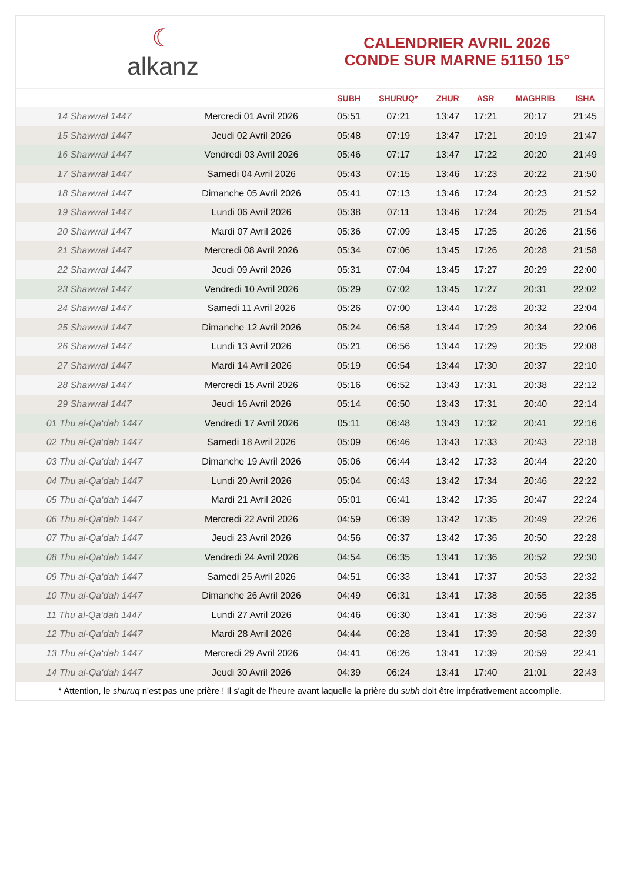☾
alkanz
CALENDRIER AVRIL 2026
CONDE SUR MARNE 51150 15°
| | | SUBH | SHURUQ* | ZHUR | ASR | MAGHRIB | ISHA |
| --- | --- | --- | --- | --- | --- | --- | --- |
| 14 Shawwal 1447 | Mercredi 01 Avril 2026 | 05:51 | 07:21 | 13:47 | 17:21 | 20:17 | 21:45 |
| 15 Shawwal 1447 | Jeudi 02 Avril 2026 | 05:48 | 07:19 | 13:47 | 17:21 | 20:19 | 21:47 |
| 16 Shawwal 1447 | Vendredi 03 Avril 2026 | 05:46 | 07:17 | 13:47 | 17:22 | 20:20 | 21:49 |
| 17 Shawwal 1447 | Samedi 04 Avril 2026 | 05:43 | 07:15 | 13:46 | 17:23 | 20:22 | 21:50 |
| 18 Shawwal 1447 | Dimanche 05 Avril 2026 | 05:41 | 07:13 | 13:46 | 17:24 | 20:23 | 21:52 |
| 19 Shawwal 1447 | Lundi 06 Avril 2026 | 05:38 | 07:11 | 13:46 | 17:24 | 20:25 | 21:54 |
| 20 Shawwal 1447 | Mardi 07 Avril 2026 | 05:36 | 07:09 | 13:45 | 17:25 | 20:26 | 21:56 |
| 21 Shawwal 1447 | Mercredi 08 Avril 2026 | 05:34 | 07:06 | 13:45 | 17:26 | 20:28 | 21:58 |
| 22 Shawwal 1447 | Jeudi 09 Avril 2026 | 05:31 | 07:04 | 13:45 | 17:27 | 20:29 | 22:00 |
| 23 Shawwal 1447 | Vendredi 10 Avril 2026 | 05:29 | 07:02 | 13:45 | 17:27 | 20:31 | 22:02 |
| 24 Shawwal 1447 | Samedi 11 Avril 2026 | 05:26 | 07:00 | 13:44 | 17:28 | 20:32 | 22:04 |
| 25 Shawwal 1447 | Dimanche 12 Avril 2026 | 05:24 | 06:58 | 13:44 | 17:29 | 20:34 | 22:06 |
| 26 Shawwal 1447 | Lundi 13 Avril 2026 | 05:21 | 06:56 | 13:44 | 17:29 | 20:35 | 22:08 |
| 27 Shawwal 1447 | Mardi 14 Avril 2026 | 05:19 | 06:54 | 13:44 | 17:30 | 20:37 | 22:10 |
| 28 Shawwal 1447 | Mercredi 15 Avril 2026 | 05:16 | 06:52 | 13:43 | 17:31 | 20:38 | 22:12 |
| 29 Shawwal 1447 | Jeudi 16 Avril 2026 | 05:14 | 06:50 | 13:43 | 17:31 | 20:40 | 22:14 |
| 01 Thu al-Qa‘dah 1447 | Vendredi 17 Avril 2026 | 05:11 | 06:48 | 13:43 | 17:32 | 20:41 | 22:16 |
| 02 Thu al-Qa‘dah 1447 | Samedi 18 Avril 2026 | 05:09 | 06:46 | 13:43 | 17:33 | 20:43 | 22:18 |
| 03 Thu al-Qa‘dah 1447 | Dimanche 19 Avril 2026 | 05:06 | 06:44 | 13:42 | 17:33 | 20:44 | 22:20 |
| 04 Thu al-Qa‘dah 1447 | Lundi 20 Avril 2026 | 05:04 | 06:43 | 13:42 | 17:34 | 20:46 | 22:22 |
| 05 Thu al-Qa‘dah 1447 | Mardi 21 Avril 2026 | 05:01 | 06:41 | 13:42 | 17:35 | 20:47 | 22:24 |
| 06 Thu al-Qa‘dah 1447 | Mercredi 22 Avril 2026 | 04:59 | 06:39 | 13:42 | 17:35 | 20:49 | 22:26 |
| 07 Thu al-Qa‘dah 1447 | Jeudi 23 Avril 2026 | 04:56 | 06:37 | 13:42 | 17:36 | 20:50 | 22:28 |
| 08 Thu al-Qa‘dah 1447 | Vendredi 24 Avril 2026 | 04:54 | 06:35 | 13:41 | 17:36 | 20:52 | 22:30 |
| 09 Thu al-Qa‘dah 1447 | Samedi 25 Avril 2026 | 04:51 | 06:33 | 13:41 | 17:37 | 20:53 | 22:32 |
| 10 Thu al-Qa‘dah 1447 | Dimanche 26 Avril 2026 | 04:49 | 06:31 | 13:41 | 17:38 | 20:55 | 22:35 |
| 11 Thu al-Qa‘dah 1447 | Lundi 27 Avril 2026 | 04:46 | 06:30 | 13:41 | 17:38 | 20:56 | 22:37 |
| 12 Thu al-Qa‘dah 1447 | Mardi 28 Avril 2026 | 04:44 | 06:28 | 13:41 | 17:39 | 20:58 | 22:39 |
| 13 Thu al-Qa‘dah 1447 | Mercredi 29 Avril 2026 | 04:41 | 06:26 | 13:41 | 17:39 | 20:59 | 22:41 |
| 14 Thu al-Qa‘dah 1447 | Jeudi 30 Avril 2026 | 04:39 | 06:24 | 13:41 | 17:40 | 21:01 | 22:43 |
* Attention, le shuruq n'est pas une prière ! Il s'agit de l'heure avant laquelle la prière du subh doit être impérativement accomplie.